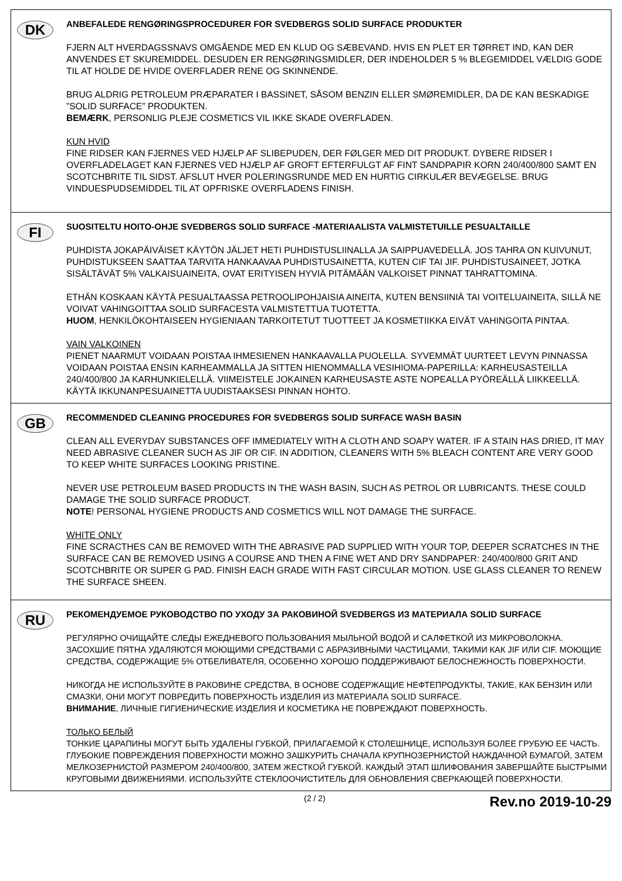DK
ANBEFALEDE RENGØRINGSPROCEDURER FOR SVEDBERGS SOLID SURFACE PRODUKTER
FJERN ALT HVERDAGSSNAVS OMGÅENDE MED EN KLUD OG SÆBEVAND. HVIS EN PLET ER TØRRET IND, KAN DER ANVENDES ET SKUREMIDDEL. DESUDEN ER RENGØRINGSMIDLER, DER INDEHOLDER 5 % BLEGEMIDDEL VÆLDIG GODE TIL AT HOLDE DE HVIDE OVERFLADER RENE OG SKINNENDE.
BRUG ALDRIG PETROLEUM PRÆPARATER I BASSINET, SÅSOM BENZIN ELLER SMØREMIDLER, DA DE KAN BESKADIGE ”SOLID SURFACE” PRODUKTEN.
BEMÆRK, PERSONLIG PLEJE COSMETICS VIL IKKE SKADE OVERFLADEN.
KUN HVID
FINE RIDSER KAN FJERNES VED HJÆLP AF SLIBEPUDEN, DER FØLGER MED DIT PRODUKT. DYBERE RIDSER I OVERFLADELAGET KAN FJERNES VED HJÆLP AF GROFT EFTERFULGT AF FINT SANDPAPIR KORN 240/400/800 SAMT EN SCOTCHBRITE TIL SIDST. AFSLUT HVER POLERINGSRUNDE MED EN HURTIG CIRKULÆR BEVÆGELSE. BRUG VINDUESPUDSEMIDDEL TIL AT OPFRISKE OVERFLADENS FINISH.
FI
SUOSITELTU HOITO-OHJE SVEDBERGS SOLID SURFACE -MATERIAALISTA VALMISTETUILLE PESUALTAILLE
PUHDISTA JOKAPÄIVÄISET KÄYTÖN JÄLJET HETI PUHDISTUSLIINALLA JA SAIPPUAVEDELLÄ. JOS TAHRA ON KUIVUNUT, PUHDISTUKSEEN SAATTAA TARVITA HANKAAVAA PUHDISTUSAINETTA, KUTEN CIF TAI JIF. PUHDISTUSAINEET, JOTKA SISÄLTÄVÄT 5% VALKAISUAINEITA, OVAT ERITYISEN HYVIÄ PITÄMÄÄN VALKOISET PINNAT TAHRATTOMINA.
ETHÄN KOSKAAN KÄYTÄ PESUALTAASSA PETROOLIPOHJAISIA AINEITA, KUTEN BENSIINIÄ TAI VOITELUAINEITA, SILLÄ NE VOIVAT VAHINGOITTAA SOLID SURFACESTA VALMISTETTUA TUOTETTA.
HUOM, HENKILÖKOHTAISEEN HYGIENIAAN TARKOITETUT TUOTTEET JA KOSMETIIKKA EIVÄT VAHINGOITA PINTAA.
VAIN VALKOINEN
PIENET NAARMUT VOIDAAN POISTAA IHMESIENEN HANKAAVALLA PUOLELLA. SYVEMMÄT UURTEET LEVYN PINNASSA VOIDAAN POISTAA ENSIN KARHEAMMALLA JA SITTEN HIENOMMALLA VESIHIOMA-PAPERILLA: KARHEUSASTEILLA 240/400/800 JA KARHUNKIELELLÄ. VIIMEISTELE JOKAINEN KARHEUSASTE ASTE NOPEALLA PYÖREÄLLÄ LIIKKEELLÄ. KÄYTÄ IKKUNANPESUAINETTA UUDISTAAKSESI PINNAN HOHTO.
GB
RECOMMENDED CLEANING PROCEDURES FOR SVEDBERGS SOLID SURFACE WASH BASIN
CLEAN ALL EVERYDAY SUBSTANCES OFF IMMEDIATELY WITH A CLOTH AND SOAPY WATER. IF A STAIN HAS DRIED, IT MAY NEED ABRASIVE CLEANER SUCH AS JIF OR CIF. IN ADDITION, CLEANERS WITH 5% BLEACH CONTENT ARE VERY GOOD TO KEEP WHITE SURFACES LOOKING PRISTINE.
NEVER USE PETROLEUM BASED PRODUCTS IN THE WASH BASIN, SUCH AS PETROL OR LUBRICANTS. THESE COULD DAMAGE THE SOLID SURFACE PRODUCT.
NOTE! PERSONAL HYGIENE PRODUCTS AND COSMETICS WILL NOT DAMAGE THE SURFACE.
WHITE ONLY
FINE SCRACTHES CAN BE REMOVED WITH THE ABRASIVE PAD SUPPLIED WITH YOUR TOP, DEEPER SCRATCHES IN THE SURFACE CAN BE REMOVED USING A COURSE AND THEN A FINE WET AND DRY SANDPAPER: 240/400/800 GRIT AND SCOTCHBRITE OR SUPER G PAD. FINISH EACH GRADE WITH FAST CIRCULAR MOTION. USE GLASS CLEANER TO RENEW THE SURFACE SHEEN.
RU
РЕКОМЕНДУЕМОЕ РУКОВОДСТВО ПО УХОДУ ЗА РАКОВИНОЙ SVEDBERGS ИЗ МАТЕРИАЛА SOLID SURFACE
РЕГУЛЯРНО ОЧИЩАЙТЕ СЛЕДЫ ЕЖЕДНЕВОГО ПОЛЬЗОВАНИЯ МЫЛЬНОЙ ВОДОЙ И САЛФЕТКОЙ ИЗ МИКРОВОЛОКНА. ЗАСОХШИЕ ПЯТНА УДАЛЯЮТСЯ МОЮЩИМИ СРЕДСТВАМИ С АБРАЗИВНЫМИ ЧАСТИЦАМИ, ТАКИМИ КАК JIF ИЛИ CIF. МОЮЩИЕ СРЕДСТВА, СОДЕРЖАЩИЕ 5% ОТБЕЛИВАТЕЛЯ, ОСОБЕННО ХОРОШО ПОДДЕРЖИВАЮТ БЕЛОСНЕЖНОСТЬ ПОВЕРХНОСТИ.
НИКОГДА НЕ ИСПОЛЬЗУЙТЕ В РАКОВИНЕ СРЕДСТВА, В ОСНОВЕ СОДЕРЖАЩИЕ НЕФТЕПРОДУКТЫ, ТАКИЕ, КАК БЕНЗИН ИЛИ СМАЗКИ, ОНИ МОГУТ ПОВРЕДИТЬ ПОВЕРХНОСТЬ ИЗДЕЛИЯ ИЗ МАТЕРИАЛА SOLID SURFACE.
ВНИМАНИЕ, ЛИЧНЫЕ ГИГИЕНИЧЕСКИЕ ИЗДЕЛИЯ И КОСМЕТИКА НЕ ПОВРЕЖДАЮТ ПОВЕРХНОСТЬ.
ТОЛЬКО БЕЛЫЙ
ТОНКИЕ ЦАРАПИНЫ МОГУТ БЫТЬ УДАЛЕНЫ ГУБКОЙ, ПРИЛАГАЕМОЙ К СТОЛЕШНИЦЕ, ИСПОЛЬЗУЯ БОЛЕЕ ГРУБУЮ ЕЕ ЧАСТЬ. ГЛУБОКИЕ ПОВРЕЖДЕНИЯ ПОВЕРХНОСТИ МОЖНО ЗАШКУРИТЬ СНАЧАЛА КРУПНОЗЕРНИСТОЙ НАЖДАЧНОЙ БУМАГОЙ, ЗАТЕМ МЕЛКОЗЕРНИСТОЙ РАЗМЕРОМ 240/400/800, ЗАТЕМ ЖЕСТКОЙ ГУБКОЙ. КАЖДЫЙ ЭТАП ШЛИФОВАНИЯ ЗАВЕРШАЙТЕ БЫСТРЫМИ КРУГОВЫМИ ДВИЖЕНИЯМИ. ИСПОЛЬЗУЙТЕ СТЕКЛООЧИСТИТЕЛЬ ДЛЯ ОБНОВЛЕНИЯ СВЕРКАЮЩЕЙ ПОВЕРХНОСТИ.
(2 / 2) Rev.no 2019-10-29